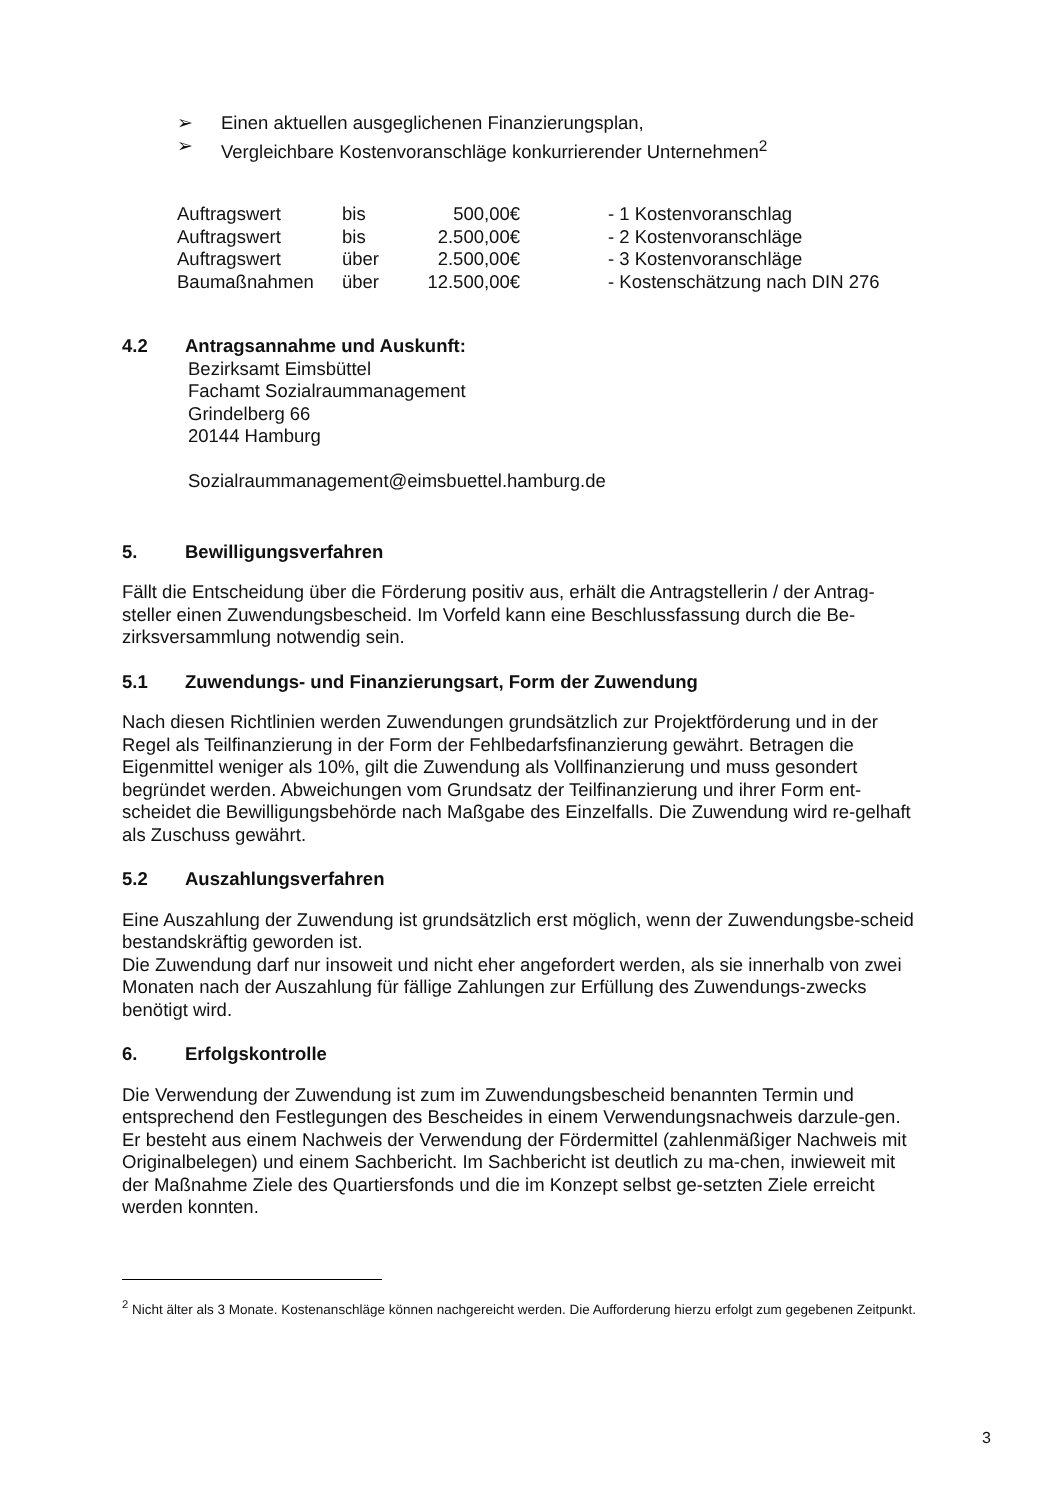➢ Einen aktuellen ausgeglichenen Finanzierungsplan,
➢ Vergleichbare Kostenvoranschläge konkurrierender Unternehmen<sup>2</sup>
| Auftragswert | bis | 500,00€ | - 1 Kostenvoranschlag |
| Auftragswert | bis | 2.500,00€ | - 2 Kostenvoranschläge |
| Auftragswert | über | 2.500,00€ | - 3 Kostenvoranschläge |
| Baumaßnahmen | über | 12.500,00€ | - Kostenschätzung nach DIN 276 |
4.2 Antragsannahme und Auskunft:
Bezirksamt Eimsbüttel
Fachamt Sozialraummanagement
Grindelberg 66
20144 Hamburg
Sozialraummanagement@eimsbuettel.hamburg.de
5. Bewilligungsverfahren
Fällt die Entscheidung über die Förderung positiv aus, erhält die Antragstellerin / der Antrag-steller einen Zuwendungsbescheid. Im Vorfeld kann eine Beschlussfassung durch die Be-zirksversammlung notwendig sein.
5.1 Zuwendungs- und Finanzierungsart, Form der Zuwendung
Nach diesen Richtlinien werden Zuwendungen grundsätzlich zur Projektförderung und in der Regel als Teilfinanzierung in der Form der Fehlbedarfsfinanzierung gewährt. Betragen die Eigenmittel weniger als 10%, gilt die Zuwendung als Vollfinanzierung und muss gesondert begründet werden. Abweichungen vom Grundsatz der Teilfinanzierung und ihrer Form ent-scheidet die Bewilligungsbehörde nach Maßgabe des Einzelfalls. Die Zuwendung wird re-gelhaft als Zuschuss gewährt.
5.2 Auszahlungsverfahren
Eine Auszahlung der Zuwendung ist grundsätzlich erst möglich, wenn der Zuwendungsbe-scheid bestandskräftig geworden ist.
Die Zuwendung darf nur insoweit und nicht eher angefordert werden, als sie innerhalb von zwei Monaten nach der Auszahlung für fällige Zahlungen zur Erfüllung des Zuwendungs-zwecks benötigt wird.
6. Erfolgskontrolle
Die Verwendung der Zuwendung ist zum im Zuwendungsbescheid benannten Termin und entsprechend den Festlegungen des Bescheides in einem Verwendungsnachweis darzule-gen. Er besteht aus einem Nachweis der Verwendung der Fördermittel (zahlenmäßiger Nachweis mit Originalbelegen) und einem Sachbericht. Im Sachbericht ist deutlich zu ma-chen, inwieweit mit der Maßnahme Ziele des Quartiersfonds und die im Konzept selbst ge-setzten Ziele erreicht werden konnten.
<sup>2</sup> Nicht älter als 3 Monate. Kostenanschläge können nachgereicht werden. Die Aufforderung hierzu erfolgt zum gegebenen Zeitpunkt.
3